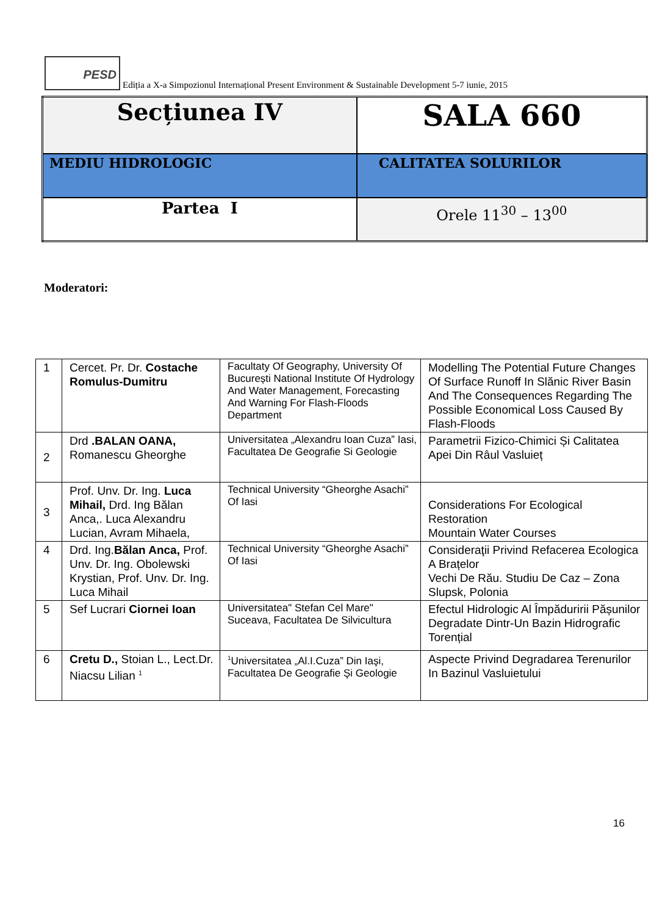PESD Ediția a X-a Simpozionul Internațional Present Environment & Sustainable Development 5-7 iunie, 2015
| Secțiunea IV | SALA 660 |
| MEDIU HIDROLOGIC | CALITATEA SOLURILOR |
| Partea I | Orele 11<sup>30</sup> – 13<sup>00</sup> |
Moderatori:
| 1 | Cercet. Pr. Dr. Costache Romulus-Dumitru | Facultaty Of Geography, University Of București National Institute Of Hydrology And Water Management, Forecasting And Warning For Flash-Floods Department | Modelling The Potential Future Changes Of Surface Runoff In Slănic River Basin And The Consequences Regarding The Possible Economical Loss Caused By Flash-Floods |
| 2 | Drd .BALAN OANA, Romanescu Gheorghe | Universitatea „Alexandru Ioan Cuza” Iasi, Facultatea De Geografie Si Geologie | Parametrii Fizico-Chimici Și Calitatea Apei Din Râul Vasluieț |
| 3 | Prof. Unv. Dr. Ing. Luca Mihail, Drd. Ing Bălan Anca,. Luca Alexandru Lucian, Avram Mihaela, | Technical University “Gheorghe Asachi” Of Iasi | Considerations For Ecological Restoration Mountain Water Courses |
| 4 | Drd. Ing. Bălan Anca, Prof. Unv. Dr. Ing. Obolewski Krystian, Prof. Unv. Dr. Ing. Luca Mihail | Technical University “Gheorghe Asachi” Of Iasi | Consideraţii Privind Refacerea Ecologica A Brațelor Vechi De Rău. Studiu De Caz – Zona Slupsk, Polonia |
| 5 | Sef Lucrari Ciornei Ioan | Universitatea" Stefan Cel Mare" Suceava, Facultatea De Silvicultura | Efectul Hidrologic Al Împăduririi Pășunilor Degradate Dintr-Un Bazin Hidrografic Torențial |
| 6 | Cretu D., Stoian L., Lect.Dr. Niacsu Lilian <sup>1</sup> | <sup>1</sup> Universitatea „Al.I.Cuza” Din Iaşi, Facultatea De Geografie Şi Geologie | Aspecte Privind Degradarea Terenurilor In Bazinul Vasluietului |
16